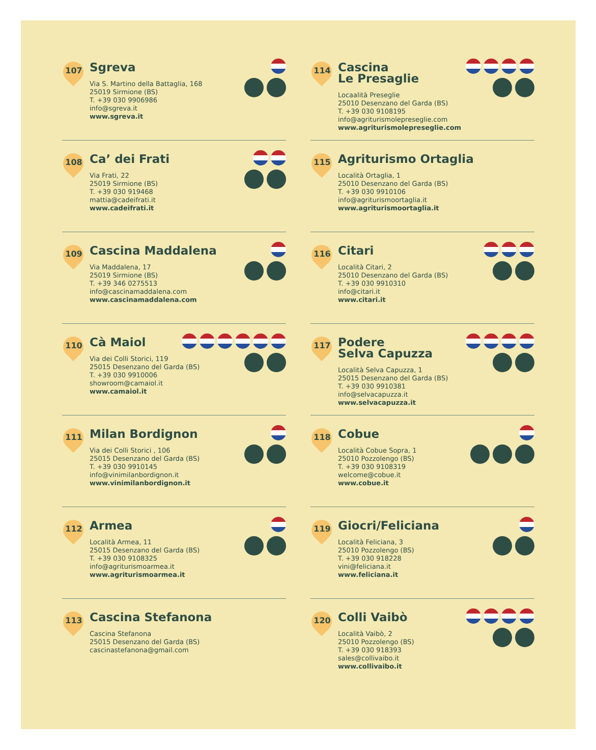107
Sgreva
Via S. Martino della Battaglia, 168
25019 Sirmione (BS)
T. +39 030 9906986
info@sgreva.it
www.sgreva.it
108
Ca’ dei Frati
Via Frati, 22
25019 Sirmione (BS)
T. +39 030 919468
mattia@cadeifrati.it
www.cadeifrati.it
109
Cascina Maddalena
Via Maddalena, 17
25019 Sirmione (BS)
T. +39 346 0275513
info@cascinamaddalena.com
www.cascinamaddalena.com
110
Cà Maiol
Via dei Colli Storici, 119
25015 Desenzano del Garda (BS)
T. +39 030 9910006
showroom@camaiol.it
www.camaiol.it
111
Milan Bordignon
Via dei Colli Storici , 106
25015 Desenzano del Garda (BS)
T. +39 030 9910145
info@vinimilanbordignon.it
www.vinimilanbordignon.it
112
Armea
Località Armea, 11
25015 Desenzano del Garda (BS)
T. +39 030 9108325
info@agriturismoarmea.it
www.agriturismoarmea.it
113
Cascina Stefanona
Cascina Stefanona
25015 Desenzano del Garda (BS)
cascinastefanona@gmail.com
114
Cascina
Le Presaglie
Locaalità Preseglie
25010 Desenzano del Garda (BS)
T. +39 030 9108195
info@agriturismolepreseglie.com
www.agriturismolepreseglie.com
115
Agriturismo Ortaglia
Località Ortaglia, 1
25010 Desenzano del Garda (BS)
T. +39 030 9910106
info@agriturismoortaglia.it
www.agriturismoortaglia.it
116
Citari
Località Citari, 2
25010 Desenzano del Garda (BS)
T. +39 030 9910310
info@citari.it
www.citari.it
117
Podere
Selva Capuzza
Località Selva Capuzza, 1
25015 Desenzano del Garda (BS)
T. +39 030 9910381
info@selvacapuzza.it
www.selvacapuzza.it
118
Cobue
Località Cobue Sopra, 1
25010 Pozzolengo (BS)
T. +39 030 9108319
welcome@cobue.it
www.cobue.it
119
Giocri/Feliciana
Località Feliciana, 3
25010 Pozzolengo (BS)
T. +39 030 918228
vini@feliciana.it
www.feliciana.it
120
Colli Vaibò
Località Vaibò, 2
25010 Pozzolengo (BS)
T. +39 030 918393
sales@collivaibo.it
www.collivaibo.it